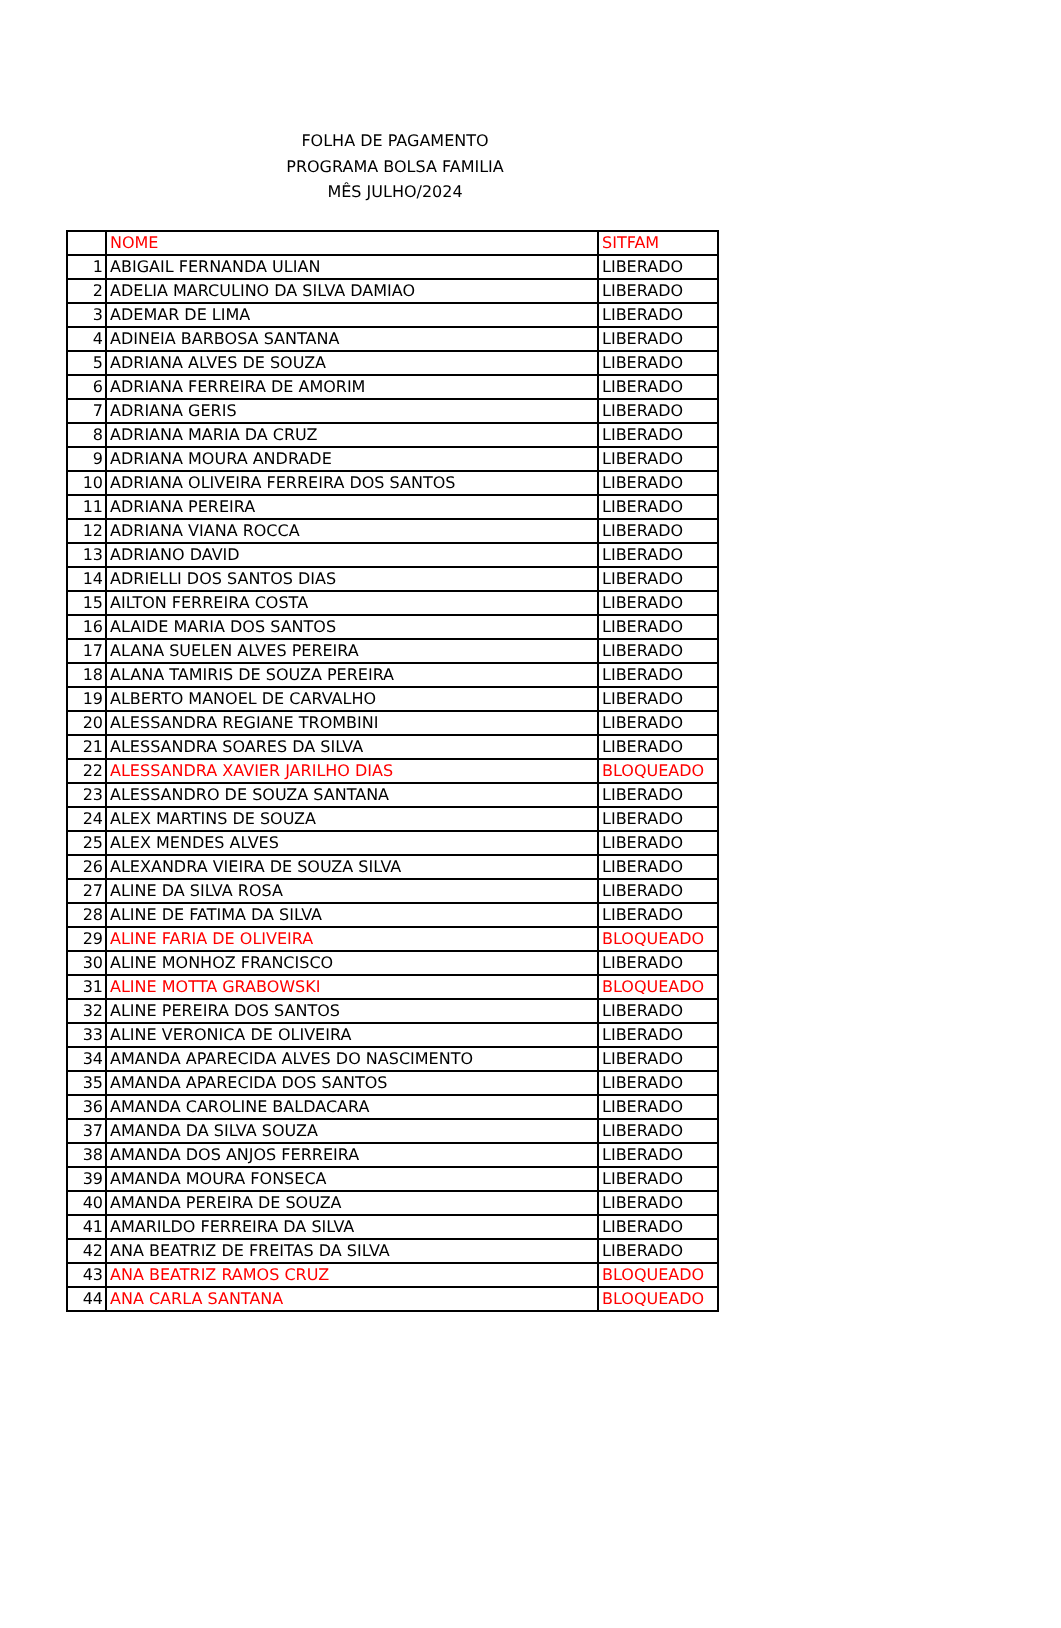FOLHA DE PAGAMENTO
PROGRAMA BOLSA FAMILIA
MÊS JULHO/2024
| | NOME | SITFAM |
| --- | --- | --- |
| 1 | ABIGAIL FERNANDA ULIAN | LIBERADO |
| 2 | ADELIA MARCULINO DA SILVA DAMIAO | LIBERADO |
| 3 | ADEMAR DE LIMA | LIBERADO |
| 4 | ADINEIA BARBOSA SANTANA | LIBERADO |
| 5 | ADRIANA ALVES DE SOUZA | LIBERADO |
| 6 | ADRIANA FERREIRA DE AMORIM | LIBERADO |
| 7 | ADRIANA GERIS | LIBERADO |
| 8 | ADRIANA MARIA DA CRUZ | LIBERADO |
| 9 | ADRIANA MOURA ANDRADE | LIBERADO |
| 10 | ADRIANA OLIVEIRA FERREIRA DOS SANTOS | LIBERADO |
| 11 | ADRIANA PEREIRA | LIBERADO |
| 12 | ADRIANA VIANA ROCCA | LIBERADO |
| 13 | ADRIANO DAVID | LIBERADO |
| 14 | ADRIELLI DOS SANTOS DIAS | LIBERADO |
| 15 | AILTON FERREIRA COSTA | LIBERADO |
| 16 | ALAIDE MARIA DOS SANTOS | LIBERADO |
| 17 | ALANA SUELEN ALVES PEREIRA | LIBERADO |
| 18 | ALANA TAMIRIS DE SOUZA PEREIRA | LIBERADO |
| 19 | ALBERTO MANOEL DE CARVALHO | LIBERADO |
| 20 | ALESSANDRA REGIANE TROMBINI | LIBERADO |
| 21 | ALESSANDRA SOARES DA SILVA | LIBERADO |
| 22 | ALESSANDRA XAVIER JARILHO DIAS | BLOQUEADO |
| 23 | ALESSANDRO DE SOUZA SANTANA | LIBERADO |
| 24 | ALEX MARTINS DE SOUZA | LIBERADO |
| 25 | ALEX MENDES ALVES | LIBERADO |
| 26 | ALEXANDRA VIEIRA DE SOUZA SILVA | LIBERADO |
| 27 | ALINE DA SILVA ROSA | LIBERADO |
| 28 | ALINE DE FATIMA DA SILVA | LIBERADO |
| 29 | ALINE FARIA DE OLIVEIRA | BLOQUEADO |
| 30 | ALINE MONHOZ FRANCISCO | LIBERADO |
| 31 | ALINE MOTTA GRABOWSKI | BLOQUEADO |
| 32 | ALINE PEREIRA DOS SANTOS | LIBERADO |
| 33 | ALINE VERONICA DE OLIVEIRA | LIBERADO |
| 34 | AMANDA APARECIDA ALVES DO NASCIMENTO | LIBERADO |
| 35 | AMANDA APARECIDA DOS SANTOS | LIBERADO |
| 36 | AMANDA CAROLINE BALDACARA | LIBERADO |
| 37 | AMANDA DA SILVA SOUZA | LIBERADO |
| 38 | AMANDA DOS ANJOS FERREIRA | LIBERADO |
| 39 | AMANDA MOURA FONSECA | LIBERADO |
| 40 | AMANDA PEREIRA DE SOUZA | LIBERADO |
| 41 | AMARILDO FERREIRA DA SILVA | LIBERADO |
| 42 | ANA BEATRIZ DE FREITAS DA SILVA | LIBERADO |
| 43 | ANA BEATRIZ RAMOS CRUZ | BLOQUEADO |
| 44 | ANA CARLA SANTANA | BLOQUEADO |